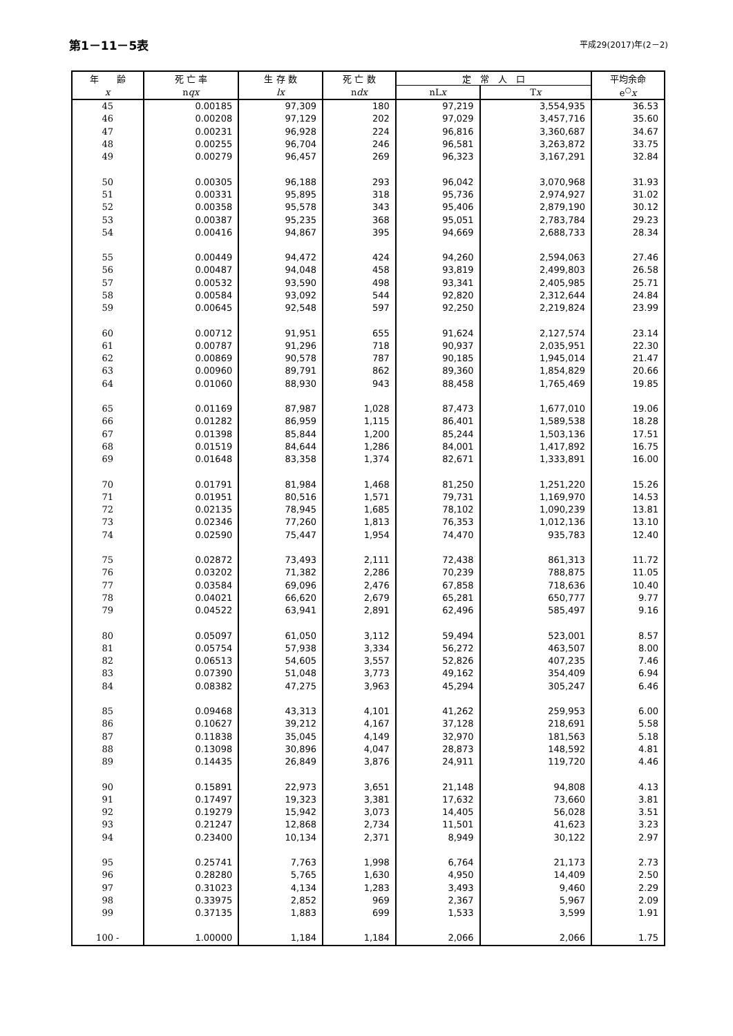第1－11－5表
平成29(2017)年(2－2)
| 年 齢 | 死 亡 率 | 生 存 数 | 死 亡 数 | 定 常 人 口 | | 平均余命 |
| --- | --- | --- | --- | --- | --- | --- |
| x | n qx | lx | n dx | nL x | T x | e<sup>○</sup> x |
| 45 | 0.00185 | 97,309 | 180 | 97,219 | 3,554,935 | 36.53 |
| 46 | 0.00208 | 97,129 | 202 | 97,029 | 3,457,716 | 35.60 |
| 47 | 0.00231 | 96,928 | 224 | 96,816 | 3,360,687 | 34.67 |
| 48 | 0.00255 | 96,704 | 246 | 96,581 | 3,263,872 | 33.75 |
| 49 | 0.00279 | 96,457 | 269 | 96,323 | 3,167,291 | 32.84 |
| 50 | 0.00305 | 96,188 | 293 | 96,042 | 3,070,968 | 31.93 |
| 51 | 0.00331 | 95,895 | 318 | 95,736 | 2,974,927 | 31.02 |
| 52 | 0.00358 | 95,578 | 343 | 95,406 | 2,879,190 | 30.12 |
| 53 | 0.00387 | 95,235 | 368 | 95,051 | 2,783,784 | 29.23 |
| 54 | 0.00416 | 94,867 | 395 | 94,669 | 2,688,733 | 28.34 |
| 55 | 0.00449 | 94,472 | 424 | 94,260 | 2,594,063 | 27.46 |
| 56 | 0.00487 | 94,048 | 458 | 93,819 | 2,499,803 | 26.58 |
| 57 | 0.00532 | 93,590 | 498 | 93,341 | 2,405,985 | 25.71 |
| 58 | 0.00584 | 93,092 | 544 | 92,820 | 2,312,644 | 24.84 |
| 59 | 0.00645 | 92,548 | 597 | 92,250 | 2,219,824 | 23.99 |
| 60 | 0.00712 | 91,951 | 655 | 91,624 | 2,127,574 | 23.14 |
| 61 | 0.00787 | 91,296 | 718 | 90,937 | 2,035,951 | 22.30 |
| 62 | 0.00869 | 90,578 | 787 | 90,185 | 1,945,014 | 21.47 |
| 63 | 0.00960 | 89,791 | 862 | 89,360 | 1,854,829 | 20.66 |
| 64 | 0.01060 | 88,930 | 943 | 88,458 | 1,765,469 | 19.85 |
| 65 | 0.01169 | 87,987 | 1,028 | 87,473 | 1,677,010 | 19.06 |
| 66 | 0.01282 | 86,959 | 1,115 | 86,401 | 1,589,538 | 18.28 |
| 67 | 0.01398 | 85,844 | 1,200 | 85,244 | 1,503,136 | 17.51 |
| 68 | 0.01519 | 84,644 | 1,286 | 84,001 | 1,417,892 | 16.75 |
| 69 | 0.01648 | 83,358 | 1,374 | 82,671 | 1,333,891 | 16.00 |
| 70 | 0.01791 | 81,984 | 1,468 | 81,250 | 1,251,220 | 15.26 |
| 71 | 0.01951 | 80,516 | 1,571 | 79,731 | 1,169,970 | 14.53 |
| 72 | 0.02135 | 78,945 | 1,685 | 78,102 | 1,090,239 | 13.81 |
| 73 | 0.02346 | 77,260 | 1,813 | 76,353 | 1,012,136 | 13.10 |
| 74 | 0.02590 | 75,447 | 1,954 | 74,470 | 935,783 | 12.40 |
| 75 | 0.02872 | 73,493 | 2,111 | 72,438 | 861,313 | 11.72 |
| 76 | 0.03202 | 71,382 | 2,286 | 70,239 | 788,875 | 11.05 |
| 77 | 0.03584 | 69,096 | 2,476 | 67,858 | 718,636 | 10.40 |
| 78 | 0.04021 | 66,620 | 2,679 | 65,281 | 650,777 | 9.77 |
| 79 | 0.04522 | 63,941 | 2,891 | 62,496 | 585,497 | 9.16 |
| 80 | 0.05097 | 61,050 | 3,112 | 59,494 | 523,001 | 8.57 |
| 81 | 0.05754 | 57,938 | 3,334 | 56,272 | 463,507 | 8.00 |
| 82 | 0.06513 | 54,605 | 3,557 | 52,826 | 407,235 | 7.46 |
| 83 | 0.07390 | 51,048 | 3,773 | 49,162 | 354,409 | 6.94 |
| 84 | 0.08382 | 47,275 | 3,963 | 45,294 | 305,247 | 6.46 |
| 85 | 0.09468 | 43,313 | 4,101 | 41,262 | 259,953 | 6.00 |
| 86 | 0.10627 | 39,212 | 4,167 | 37,128 | 218,691 | 5.58 |
| 87 | 0.11838 | 35,045 | 4,149 | 32,970 | 181,563 | 5.18 |
| 88 | 0.13098 | 30,896 | 4,047 | 28,873 | 148,592 | 4.81 |
| 89 | 0.14435 | 26,849 | 3,876 | 24,911 | 119,720 | 4.46 |
| 90 | 0.15891 | 22,973 | 3,651 | 21,148 | 94,808 | 4.13 |
| 91 | 0.17497 | 19,323 | 3,381 | 17,632 | 73,660 | 3.81 |
| 92 | 0.19279 | 15,942 | 3,073 | 14,405 | 56,028 | 3.51 |
| 93 | 0.21247 | 12,868 | 2,734 | 11,501 | 41,623 | 3.23 |
| 94 | 0.23400 | 10,134 | 2,371 | 8,949 | 30,122 | 2.97 |
| 95 | 0.25741 | 7,763 | 1,998 | 6,764 | 21,173 | 2.73 |
| 96 | 0.28280 | 5,765 | 1,630 | 4,950 | 14,409 | 2.50 |
| 97 | 0.31023 | 4,134 | 1,283 | 3,493 | 9,460 | 2.29 |
| 98 | 0.33975 | 2,852 | 969 | 2,367 | 5,967 | 2.09 |
| 99 | 0.37135 | 1,883 | 699 | 1,533 | 3,599 | 1.91 |
| 100 - | 1.00000 | 1,184 | 1,184 | 2,066 | 2,066 | 1.75 |